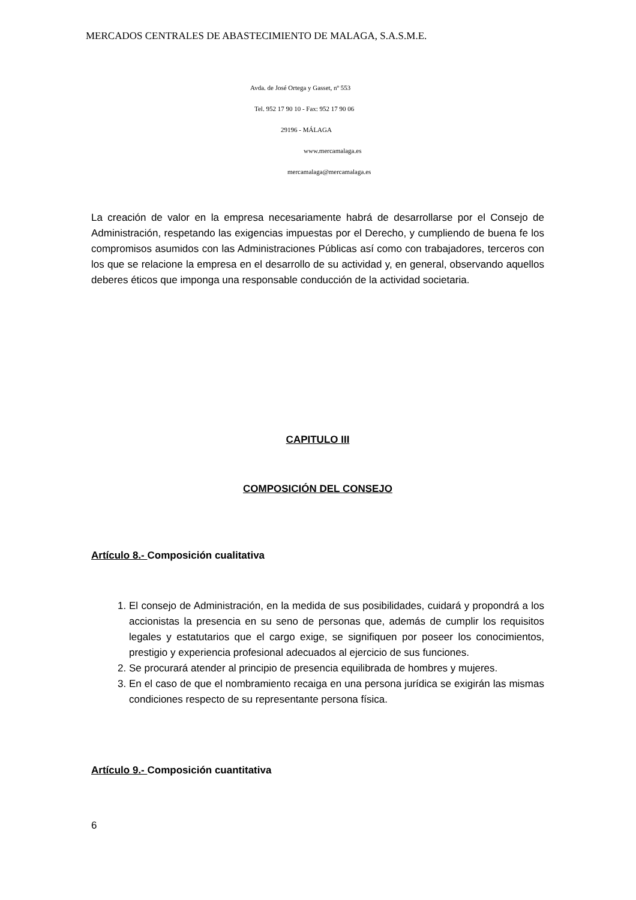MERCADOS CENTRALES DE ABASTECIMIENTO DE MALAGA, S.A.S.M.E.
Avda. de José Ortega y Gasset, nº 553
Tel. 952 17 90 10 - Fax: 952 17 90 06
29196 - MÁLAGA
www.mercamalaga.es
mercamalaga@mercamalaga.es
La creación de valor en la empresa necesariamente habrá de desarrollarse por el Consejo de Administración, respetando las exigencias impuestas por el Derecho, y cumpliendo de buena fe los compromisos asumidos con las Administraciones Públicas así como con trabajadores, terceros con los que se relacione la empresa en el desarrollo de su actividad y, en general, observando aquellos deberes éticos que imponga una responsable conducción de la actividad societaria.
CAPITULO III
COMPOSICIÓN DEL CONSEJO
Artículo 8.- Composición cualitativa
1. El consejo de Administración, en la medida de sus posibilidades, cuidará y propondrá a los accionistas la presencia en su seno de personas que, además de cumplir los requisitos legales y estatutarios que el cargo exige, se signifiquen por poseer los conocimientos, prestigio y experiencia profesional adecuados al ejercicio de sus funciones.
2. Se procurará atender al principio de presencia equilibrada de hombres y mujeres.
3. En el caso de que el nombramiento recaiga en una persona jurídica se exigirán las mismas condiciones respecto de su representante persona física.
Artículo 9.- Composición cuantitativa
6